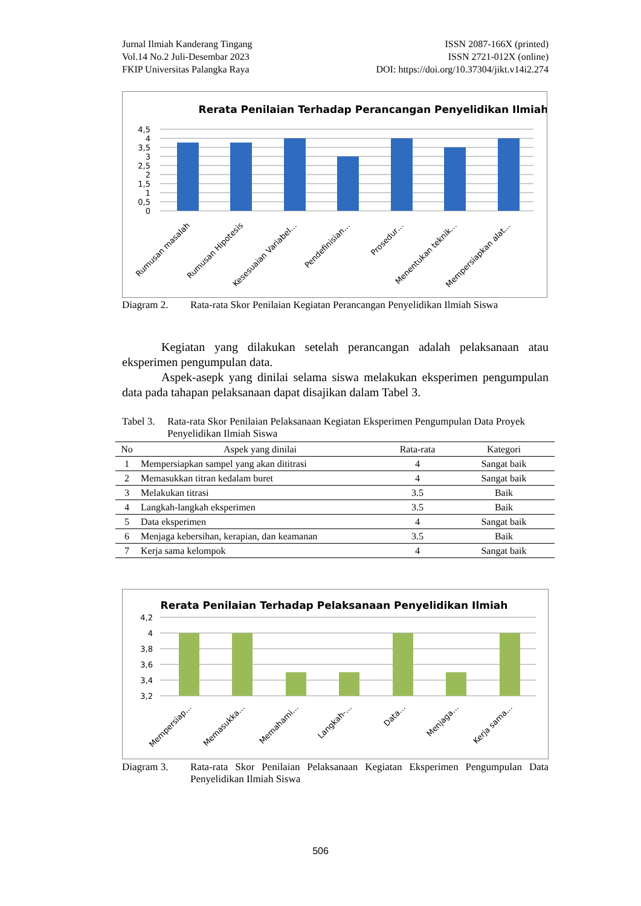Jurnal Ilmiah Kanderang Tingang
Vol.14 No.2 Juli-Desembar 2023
FKIP Universitas Palangka Raya
ISSN 2087-166X (printed)
ISSN 2721-012X (online)
DOI: https://doi.org/10.37304/jikt.v14i2.274
Rerata Penilaian Terhadap Perancangan Penyelidikan Ilmiah
4,5
4
3,5
3
2,5
2
1,5
1
0,5
0
Rumusan masalah
Rumusan Hipotesis
Kesesuaian Variabel…
Pendefinisian…
Prosedur…
Menentukan teknik…
Mempersiapkan alat…
Diagram 2. Rata-rata Skor Penilaian Kegiatan Perancangan Penyelidikan Ilmiah Siswa
Kegiatan yang dilakukan setelah perancangan adalah pelaksanaan atau eksperimen pengumpulan data.
Aspek-asepk yang dinilai selama siswa melakukan eksperimen pengumpulan data pada tahapan pelaksanaan dapat disajikan dalam Tabel 3.
Tabel 3.
Rata-rata Skor Penilaian Pelaksanaan Kegiatan Eksperimen Pengumpulan Data Proyek Penyelidikan Ilmiah Siswa
| No | Aspek yang dinilai | Rata-rata | Kategori |
| --- | --- | --- | --- |
| 1 | Mempersiapkan sampel yang akan dititrasi | 4 | Sangat baik |
| 2 | Memasukkan titran kedalam buret | 4 | Sangat baik |
| 3 | Melakukan titrasi | 3.5 | Baik |
| 4 | Langkah-langkah eksperimen | 3.5 | Baik |
| 5 | Data eksperimen | 4 | Sangat baik |
| 6 | Menjaga kebersihan, kerapian, dan keamanan | 3.5 | Baik |
| 7 | Kerja sama kelompok | 4 | Sangat baik |
Rerata Penilaian Terhadap Pelaksanaan Penyelidikan Ilmiah
4,2
4
3,8
3,6
3,4
3,2
Mempersiap…
Memasukka…
Memahami…
Langkah-…
Data…
Menjaga…
Kerja sama…
Diagram 3. Rata-rata Skor Penilaian Pelaksanaan Kegiatan Eksperimen Pengumpulan Data Penyelidikan Ilmiah Siswa
506